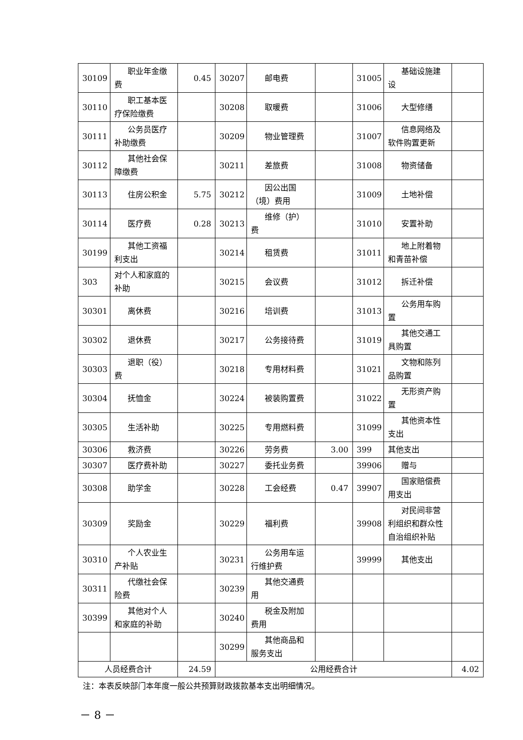| 30109 | 职业年金缴费 | 0.45 | 30207 | 邮电费 | | 31005 | 基础设施建设 | |
| 30110 | 职工基本医疗保险缴费 | | 30208 | 取暖费 | | 31006 | 大型修缮 | |
| 30111 | 公务员医疗补助缴费 | | 30209 | 物业管理费 | | 31007 | 信息网络及软件购置更新 | |
| 30112 | 其他社会保障缴费 | | 30211 | 差旅费 | | 31008 | 物资储备 | |
| 30113 | 住房公积金 | 5.75 | 30212 | 因公出国（境）费用 | | 31009 | 土地补偿 | |
| 30114 | 医疗费 | 0.28 | 30213 | 维修（护）费 | | 31010 | 安置补助 | |
| 30199 | 其他工资福利支出 | | 30214 | 租赁费 | | 31011 | 地上附着物和青苗补偿 | |
| 303 | 对个人和家庭的补助 | | 30215 | 会议费 | | 31012 | 拆迁补偿 | |
| 30301 | 离休费 | | 30216 | 培训费 | | 31013 | 公务用车购置 | |
| 30302 | 退休费 | | 30217 | 公务接待费 | | 31019 | 其他交通工具购置 | |
| 30303 | 退职（役）费 | | 30218 | 专用材料费 | | 31021 | 文物和陈列品购置 | |
| 30304 | 抚恤金 | | 30224 | 被装购置费 | | 31022 | 无形资产购置 | |
| 30305 | 生活补助 | | 30225 | 专用燃料费 | | 31099 | 其他资本性支出 | |
| 30306 | 救济费 | | 30226 | 劳务费 | 3.00 | 399 | 其他支出 | |
| 30307 | 医疗费补助 | | 30227 | 委托业务费 | | 39906 | 赠与 | |
| 30308 | 助学金 | | 30228 | 工会经费 | 0.47 | 39907 | 国家赔偿费用支出 | |
| 30309 | 奖励金 | | 30229 | 福利费 | | 39908 | 对民间非营利组织和群众性自治组织补贴 | |
| 30310 | 个人农业生产补贴 | | 30231 | 公务用车运行维护费 | | 39999 | 其他支出 | |
| 30311 | 代缴社会保险费 | | 30239 | 其他交通费用 | | | | |
| 30399 | 其他对个人和家庭的补助 | | 30240 | 税金及附加费用 | | | | |
| | | | 30299 | 其他商品和服务支出 | | | | |
| 人员经费合计 | | 24.59 | 公用经费合计 | | | | | 4.02 |
注：本表反映部门本年度一般公共预算财政拨款基本支出明细情况。
－ 8 －